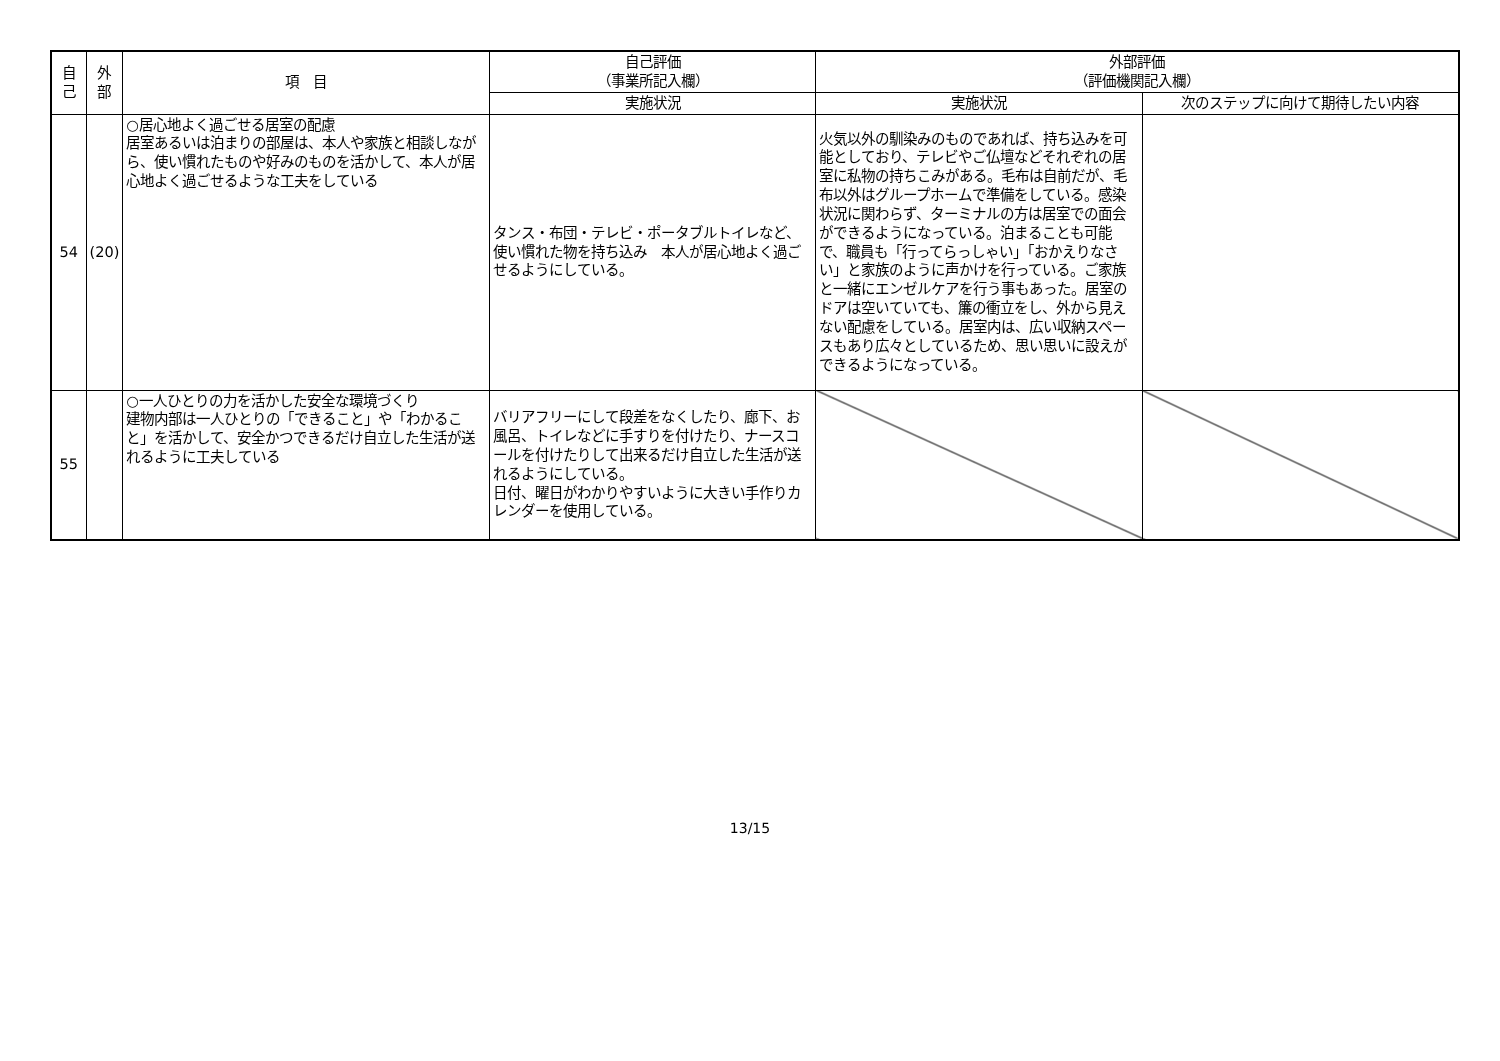| 自 己 | 外 部 | 項 目 | 自己評価 （事業所記入欄） | 外部評価 （評価機関記入欄） | |
| --- | --- | --- | --- | --- | --- |
| | | | 実施状況 | 実施状況 | 次のステップに向けて期待したい内容 |
| 54 | (20) | ○居心地よく過ごせる居室の配慮 居室あるいは泊まりの部屋は、本人や家族と相談しながら、使い慣れたものや好みのものを活かして、本人が居心地よく過ごせるような工夫をしている | タンス・布団・テレビ・ポータブルトイレなど、使い慣れた物を持ち込み 本人が居心地よく過ごせるようにしている。 | 火気以外の馴染みのものであれば、持ち込みを可能としており、テレビやご仏壇などそれぞれの居室に私物の持ちこみがある。毛布は自前だが、毛布以外はグループホームで準備をしている。感染状況に関わらず、ターミナルの方は居室での面会ができるようになっている。泊まることも可能で、職員も「行ってらっしゃい」「おかえりなさい」と家族のように声かけを行っている。ご家族と一緒にエンゼルケアを行う事もあった。居室のドアは空いていても、簾の衝立をし、外から見えない配慮をしている。居室内は、広い収納スペースもあり広々としているため、思い思いに設えができるようになっている。 | |
| 55 | | ○一人ひとりの力を活かした安全な環境づくり 建物内部は一人ひとりの「できること」や「わかること」を活かして、安全かつできるだけ自立した生活が送れるように工夫している | バリアフリーにして段差をなくしたり、廊下、お風呂、トイレなどに手すりを付けたり、ナースコールを付けたりして出来るだけ自立した生活が送れるようにしている。 日付、曜日がわかりやすいように大きい手作りカレンダーを使用している。 | | |
13/15